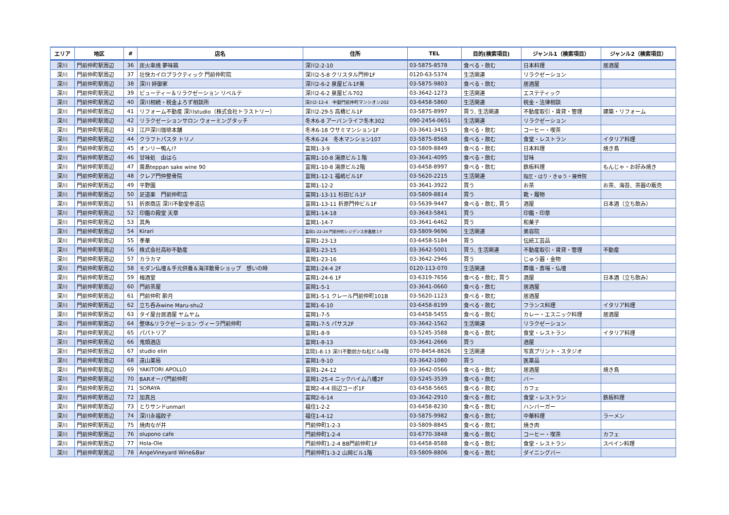| エリア | 地区 | # | 店名 | 住所 | TEL | 目的(検索項目) | ジャンル1（検索項目） | ジャンル2（検索項目） |
| --- | --- | --- | --- | --- | --- | --- | --- | --- |
| 深川 | 門前仲町駅周辺 | 36 | 炭火串焼 夢味鶏 | 深川2-2-10 | 03-5875-8578 | 食べる・飲む | 日本料理 | 居酒屋 |
| 深川 | 門前仲町駅周辺 | 37 | 壮快カイロプラクティック 門前仲町院 | 深川2-5-8 クリスタル門仲1F | 0120-63-5374 | 生活関連 | リラクゼーション | |
| 深川 | 門前仲町駅周辺 | 38 | 深川 姉御家 | 深川2-6-2 泉屋ビル1F奥 | 03-5875-9803 | 食べる・飲む | 居酒屋 | |
| 深川 | 門前仲町駅周辺 | 39 | ビューティー＆リラクゼーション リベルテ | 深川2-6-2 泉屋ビル702 | 03-3642-1273 | 生活関連 | エステティック | |
| 深川 | 門前仲町駅周辺 | 40 | 深川相続・税金よろず相談所 | 深川2-12-4 中銀門前仲町マンシオン202 | 03-6458-5860 | 生活関連 | 税金・法律相談 | |
| 深川 | 門前仲町駅周辺 | 41 | リフォーム不動産 深川studio（株式会社トラストリー） | 深川2-29-5 高橋ビル1F | 03-5875-8997 | 買う, 生活関連 | 不動産取引・賃貸・管理 | 建築・リフォーム |
| 深川 | 門前仲町駅周辺 | 42 | リラクゼーションサロン ウォーミングタッチ | 冬木6-8 アーバンライフ冬木302 | 090-2454-0651 | 生活関連 | リラクゼーション | |
| 深川 | 門前仲町駅周辺 | 43 | 江戸深川珈琲本舗 | 冬木6-18 ウサミマンション1F | 03-3641-3415 | 食べる・飲む | コーヒー・喫茶 | |
| 深川 | 門前仲町駅周辺 | 44 | クラフトパスタ トリノ | 冬木6-24 冬木マンション107 | 03-5875-8568 | 食べる・飲む | 食堂・レストラン | イタリア料理 |
| 深川 | 門前仲町駅周辺 | 45 | オンリー鴨ん!? | 富岡1-3-9 | 03-5809-8849 | 食べる・飲む | 日本料理 | 焼き鳥 |
| 深川 | 門前仲町駅周辺 | 46 | 甘味処 由はら | 富岡1-10-8 湯原ビル１階 | 03-3641-4095 | 食べる・飲む | 甘味 | |
| 深川 | 門前仲町駅周辺 | 47 | 廣島teppan sake wine 90 | 富岡1-10-8 湯原ビル2階 | 03-6458-8997 | 食べる・飲む | 鉄板料理 | もんじゃ・お好み焼き |
| 深川 | 門前仲町駅周辺 | 48 | クレア門仲整骨院 | 富岡1-12-1 福嶋ビル1F | 03-5620-2215 | 生活関連 | 指圧・はり・きゅう・接骨院 | |
| 深川 | 門前仲町駅周辺 | 49 | 平野園 | 富岡1-12-2 | 03-3641-3922 | 買う | お茶 | お茶、海苔、茶器の販売 |
| 深川 | 門前仲町駅周辺 | 50 | 足道楽 門前仲町店 | 富岡1-13-11 杉田ビル1F | 03-5809-8814 | 買う | 靴・履物 | |
| 深川 | 門前仲町駅周辺 | 51 | 折原商店 深川不動堂参道店 | 富岡1-13-11 折原門仲ビル1F | 03-5639-9447 | 食べる・飲む, 買う | 酒屋 | 日本酒（立ち飲み） |
| 深川 | 門前仲町駅周辺 | 52 | 印鑑の殿堂 天章 | 富岡1-14-18 | 03-3643-5841 | 買う | 印鑑・印章 | |
| 深川 | 門前仲町駅周辺 | 53 | 其角 | 富岡1-14-7 | 03-3641-6462 | 買う | 和菓子 | |
| 深川 | 門前仲町駅周辺 | 54 | Kirari | 富岡1-22-24 門前仲町レジデンス参番館１F | 03-5809-9696 | 生活関連 | 美容院 | |
| 深川 | 門前仲町駅周辺 | 55 | 季華 | 富岡1-23-13 | 03-6458-5184 | 買う | 伝統工芸品 | |
| 深川 | 門前仲町駅周辺 | 56 | 株式会社高砂不動産 | 富岡1-23-15 | 03-3642-5001 | 買う, 生活関連 | 不動産取引・賃貸・管理 | 不動産 |
| 深川 | 門前仲町駅周辺 | 57 | カラカマ | 富岡1-23-16 | 03-3642-2946 | 買う | じゅう器・金物 | |
| 深川 | 門前仲町駅周辺 | 58 | モダン仏壇＆手元供養＆海洋散骨ショップ 想いの時 | 富岡1-24-4 2F | 0120-113-070 | 生活関連 | 葬儀・斎場・仏壇 | |
| 深川 | 門前仲町駅周辺 | 59 | 梅酒堂 | 富岡1-24-6 1F | 03-6319-7656 | 食べる・飲む, 買う | 酒屋 | 日本酒（立ち飲み） |
| 深川 | 門前仲町駅周辺 | 60 | 門前茶屋 | 富岡1-5-1 | 03-3641-0660 | 食べる・飲む | 居酒屋 | |
| 深川 | 門前仲町駅周辺 | 61 | 門前仲町 酔月 | 富岡1-5-1 クレール門前仲町101B | 03-5620-1123 | 食べる・飲む | 居酒屋 | |
| 深川 | 門前仲町駅周辺 | 62 | 立ち呑みwine Maru-shu2 | 富岡1-6-10 | 03-6458-8199 | 食べる・飲む | フランス料理 | イタリア料理 |
| 深川 | 門前仲町駅周辺 | 63 | タイ屋台居酒屋 ヤムヤム | 富岡1-7-5 | 03-6458-5455 | 食べる・飲む | カレー・エスニック料理 | 居酒屋 |
| 深川 | 門前仲町駅周辺 | 64 | 整体&リラクゼーション ヴィーラ門前仲町 | 富岡1-7-5 パサス2F | 03-3642-1562 | 生活関連 | リラクゼーション | |
| 深川 | 門前仲町駅周辺 | 65 | パパトリア | 富岡1-8-9 | 03-5245-3588 | 食べる・飲む | 食堂・レストラン | イタリア料理 |
| 深川 | 門前仲町駅周辺 | 66 | 鬼頭酒店 | 富岡1-8-13 | 03-3641-2666 | 買う | 酒屋 | |
| 深川 | 門前仲町駅周辺 | 67 | studio elin | 富岡1-8-13 深川不動前かね松ビル4階 | 070-8454-8826 | 生活関連 | 写真プリント・スタジオ | |
| 深川 | 門前仲町駅周辺 | 68 | 遠山薬局 | 富岡1-9-10 | 03-3642-1080 | 買う | 医薬品 | |
| 深川 | 門前仲町駅周辺 | 69 | YAKITORI APOLLO | 富岡1-24-12 | 03-3642-0566 | 食べる・飲む | 居酒屋 | 焼き鳥 |
| 深川 | 門前仲町駅周辺 | 70 | BARオーパ門前仲町 | 富岡1-25-4 ニックハイム八幡2F | 03-5245-3539 | 食べる・飲む | バー | |
| 深川 | 門前仲町駅周辺 | 71 | SORAYA | 富岡2-4-4 田辺コーポ1F | 03-6458-5665 | 食べる・飲む | カフェ | |
| 深川 | 門前仲町駅周辺 | 72 | 加真呂 | 富岡2-6-14 | 03-3642-2910 | 食べる・飲む | 食堂・レストラン | 鉄板料理 |
| 深川 | 門前仲町駅周辺 | 73 | とりサンドunmarl | 福住1-2-2 | 03-6458-8230 | 食べる・飲む | ハンバーガー | |
| 深川 | 門前仲町駅周辺 | 74 | 深川永福餃子 | 福住1-4-12 | 03-5875-9982 | 食べる・飲む | 中華料理 | ラーメン |
| 深川 | 門前仲町駅周辺 | 75 | 焼肉なが井 | 門前仲町1-2-3 | 03-5809-8845 | 食べる・飲む | 焼き肉 | |
| 深川 | 門前仲町駅周辺 | 76 | olupono cafe | 門前仲町1-2-4 | 03-6770-3848 | 食べる・飲む | コーヒー・喫茶 | カフェ |
| 深川 | 門前仲町駅周辺 | 77 | Hola-Ole | 門前仲町1-2-4 BB門前仲町1F | 03-6458-8588 | 食べる・飲む | 食堂・レストラン | スペイン料理 |
| 深川 | 門前仲町駅周辺 | 78 | AngeVineyard Wine&Bar | 門前仲町1-3-2 山岡ビル1階 | 03-5809-8806 | 食べる・飲む | ダイニングバー | |